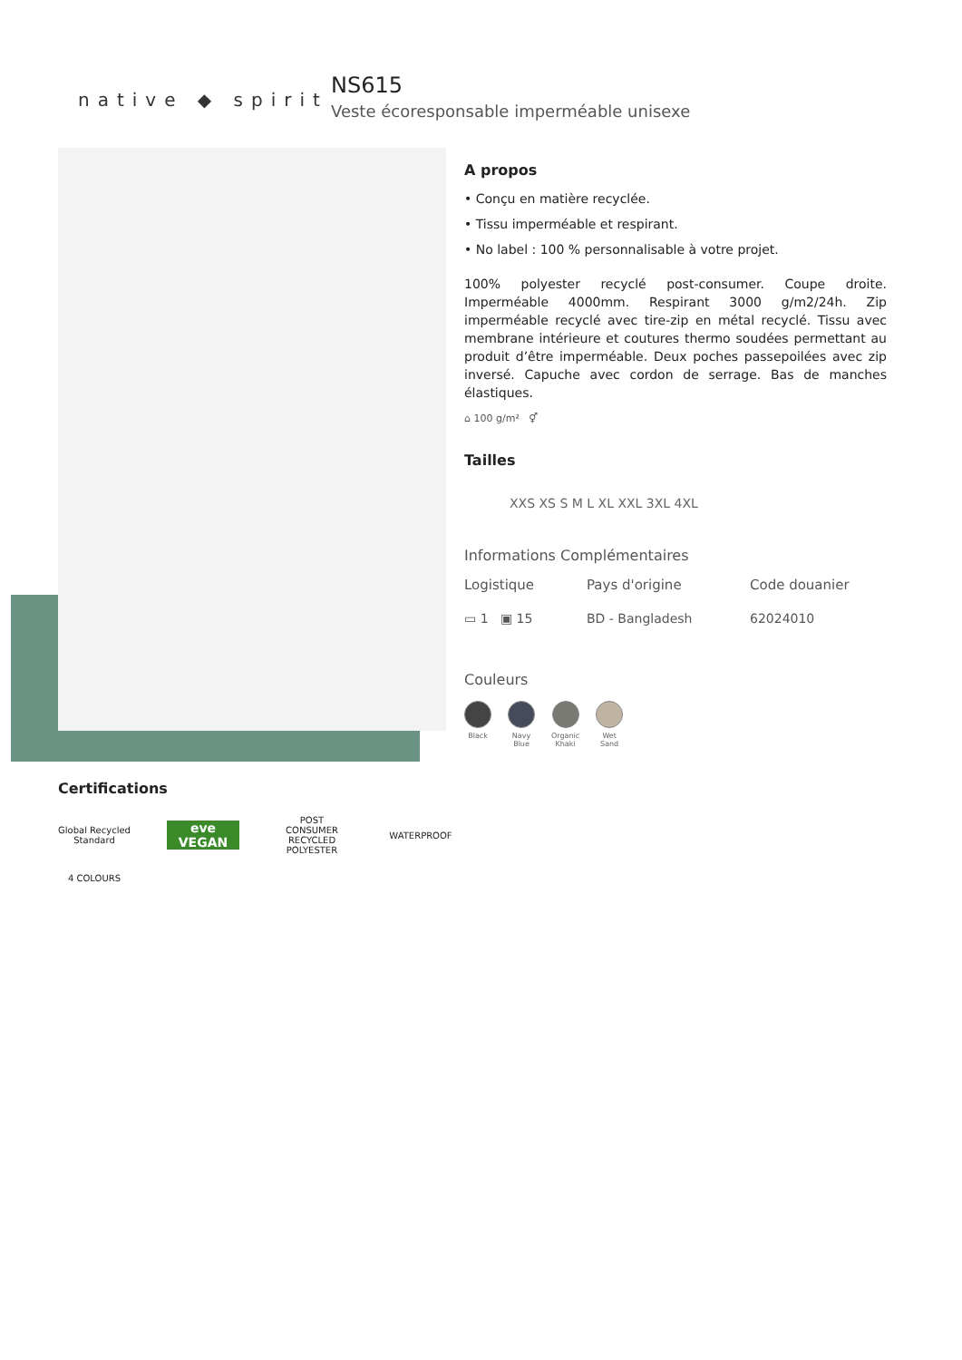native ◆ spirit
NS615
Veste écoresponsable imperméable unisexe
A propos
• Conçu en matière recyclée.
• Tissu imperméable et respirant.
• No label : 100 % personnalisable à votre projet.
100% polyester recyclé post-consumer. Coupe droite. Imperméable 4000mm. Respirant 3000 g/m2/24h. Zip imperméable recyclé avec tire-zip en métal recyclé. Tissu avec membrane intérieure et coutures thermo soudées permettant au produit d’être imperméable. Deux poches passepoilées avec zip inversé. Capuche avec cordon de serrage. Bas de manches élastiques.
⌂ 100 g/m² ⚥
Tailles
XXS XS S M L XL XXL 3XL 4XL
Informations Complémentaires
Logistique Pays d'origine Code douanier
▭ 1 ▣ 15 BD - Bangladesh 62024010
Couleurs
Black Navy
Blue
Organic
Khaki
Wet
Sand
Certifications
Global Recycled Standard
eve VEGAN
POST CONSUMER RECYCLED POLYESTER
WATERPROOF
4 COLOURS